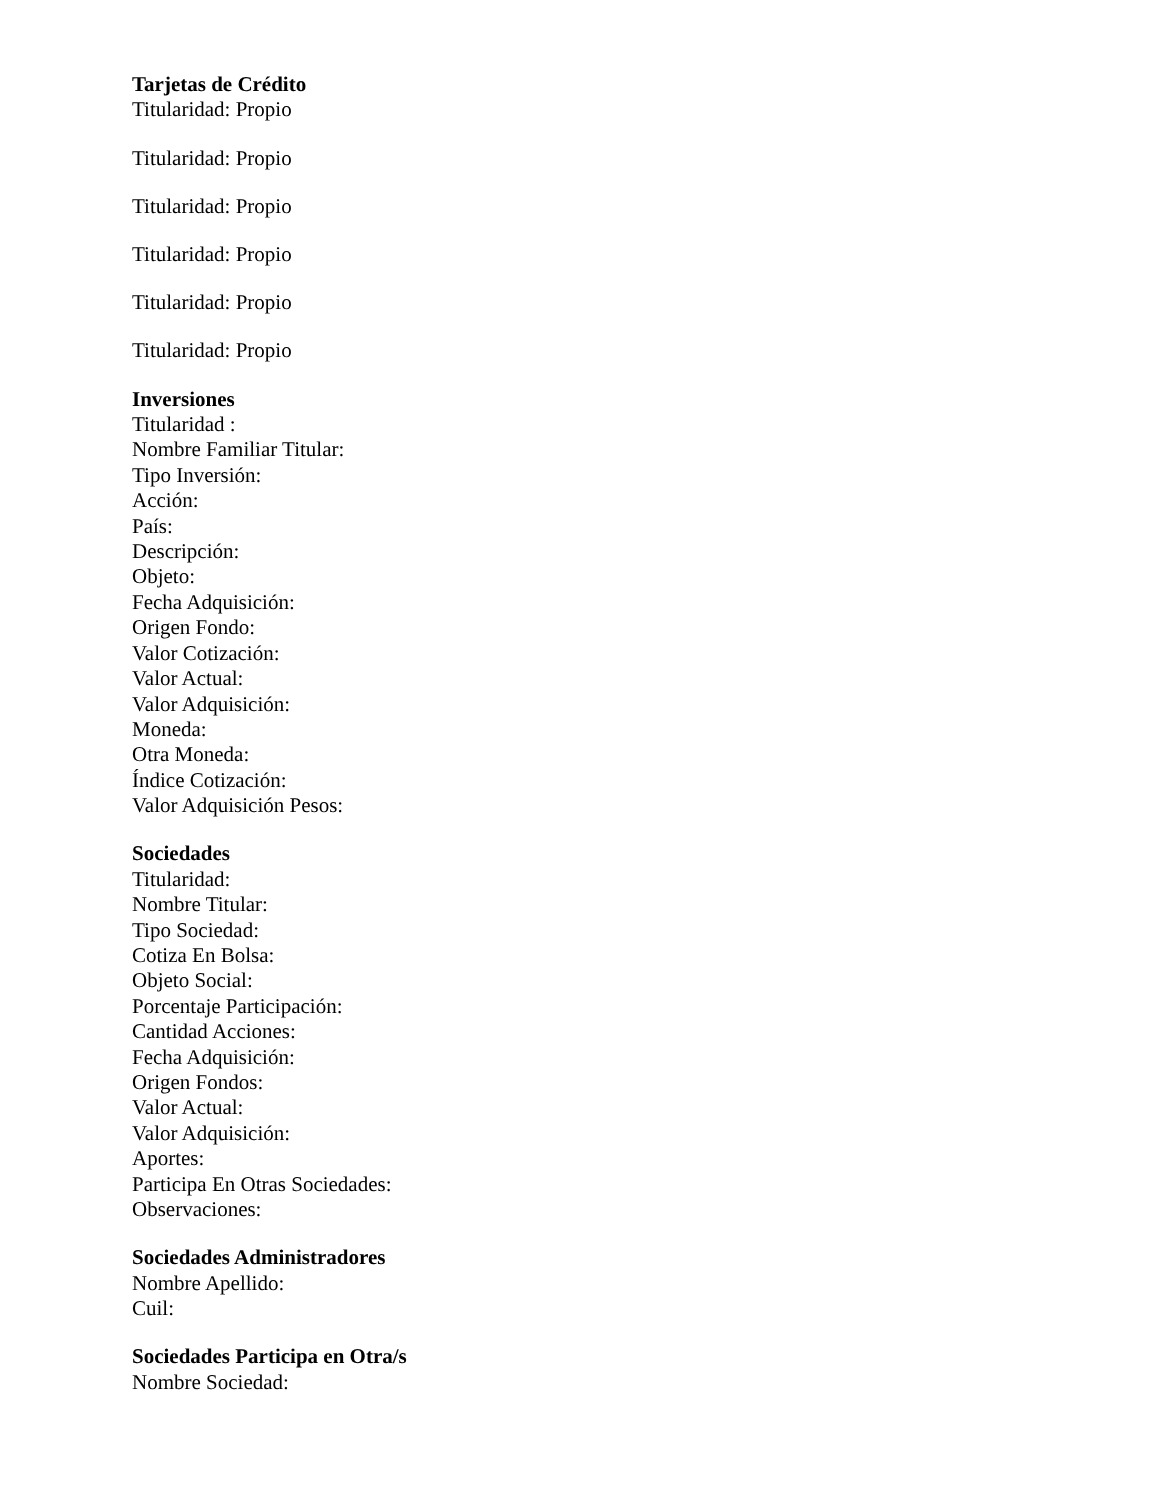Tarjetas de Crédito
Titularidad: Propio
Titularidad: Propio
Titularidad: Propio
Titularidad: Propio
Titularidad: Propio
Titularidad: Propio
Inversiones
Titularidad :
Nombre Familiar Titular:
Tipo Inversión:
Acción:
País:
Descripción:
Objeto:
Fecha Adquisición:
Origen Fondo:
Valor Cotización:
Valor Actual:
Valor Adquisición:
Moneda:
Otra Moneda:
Índice Cotización:
Valor Adquisición Pesos:
Sociedades
Titularidad:
Nombre Titular:
Tipo Sociedad:
Cotiza En Bolsa:
Objeto Social:
Porcentaje Participación:
Cantidad Acciones:
Fecha Adquisición:
Origen Fondos:
Valor Actual:
Valor Adquisición:
Aportes:
Participa En Otras Sociedades:
Observaciones:
Sociedades Administradores
Nombre Apellido:
Cuil:
Sociedades Participa en Otra/s
Nombre Sociedad: